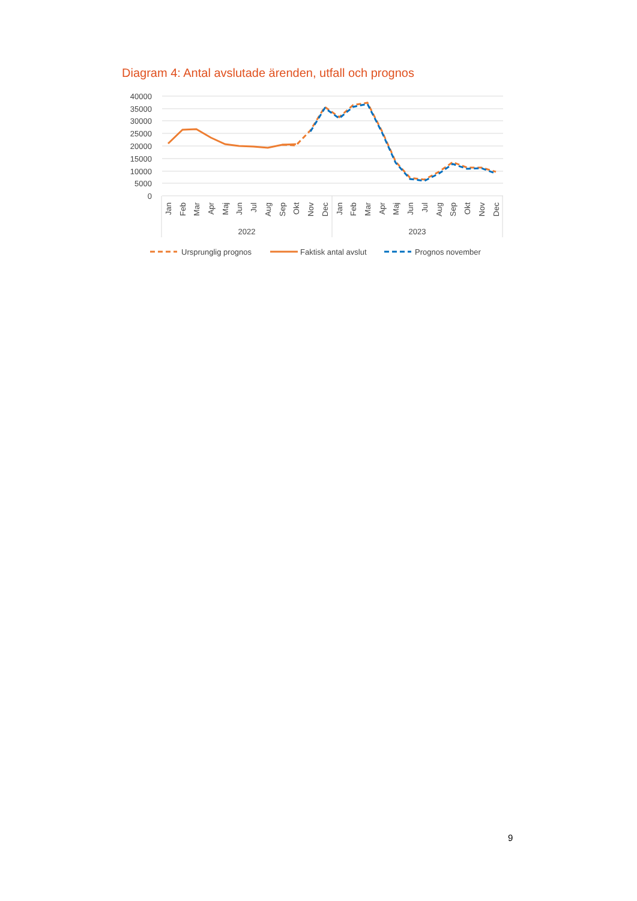Diagram 4: Antal avslutade ärenden, utfall och prognos
40000
35000
30000
25000
20000
15000
10000
5000
0
Jan
Feb
Mar
Apr
Maj
Jun
Jul
Aug
Sep
Okt
Nov
Dec
Jan
Feb
Mar
Apr
Maj
Jun
Jul
Aug
Sep
Okt
Nov
Dec
2022
2023
Ursprunglig prognos
Faktisk antal avslut
Prognos november
9